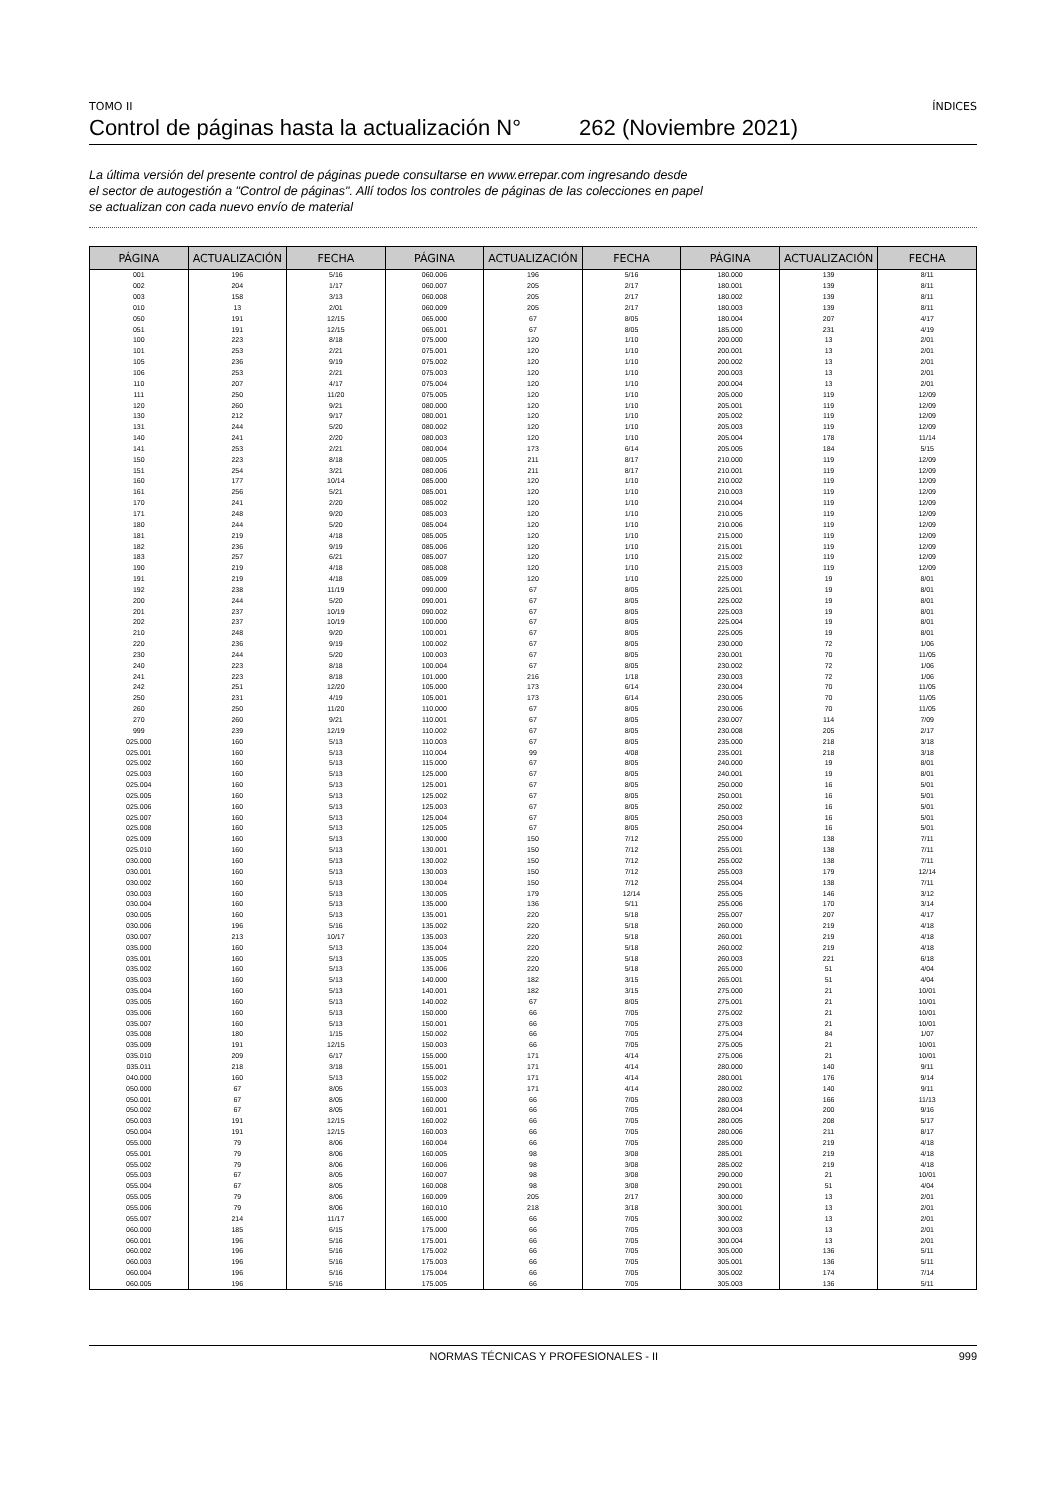TOMO II ÍNDICES
Control de páginas hasta la actualización N° 262 (Noviembre 2021)
La última versión del presente control de páginas puede consultarse en www.errepar.com ingresando desde
el sector de autogestión a "Control de páginas". Allí todos los controles de páginas de las colecciones en papel
se actualizan con cada nuevo envío de material
| PÁGINA | ACTUALIZACIÓN | FECHA | PÁGINA | ACTUALIZACIÓN | FECHA | PÁGINA | ACTUALIZACIÓN | FECHA |
| --- | --- | --- | --- | --- | --- | --- | --- | --- |
| 001 | 196 | 5/16 | 060.006 | 196 | 5/16 | 180.000 | 139 | 8/11 |
| 002 | 204 | 1/17 | 060.007 | 205 | 2/17 | 180.001 | 139 | 8/11 |
| 003 | 158 | 3/13 | 060.008 | 205 | 2/17 | 180.002 | 139 | 8/11 |
| 010 | 13 | 2/01 | 060.009 | 205 | 2/17 | 180.003 | 139 | 8/11 |
| 050 | 191 | 12/15 | 065.000 | 67 | 8/05 | 180.004 | 207 | 4/17 |
| 051 | 191 | 12/15 | 065.001 | 67 | 8/05 | 185.000 | 231 | 4/19 |
| 100 | 223 | 8/18 | 075.000 | 120 | 1/10 | 200.000 | 13 | 2/01 |
| 101 | 253 | 2/21 | 075.001 | 120 | 1/10 | 200.001 | 13 | 2/01 |
| 105 | 236 | 9/19 | 075.002 | 120 | 1/10 | 200.002 | 13 | 2/01 |
| 106 | 253 | 2/21 | 075.003 | 120 | 1/10 | 200.003 | 13 | 2/01 |
| 110 | 207 | 4/17 | 075.004 | 120 | 1/10 | 200.004 | 13 | 2/01 |
| 111 | 250 | 11/20 | 075.005 | 120 | 1/10 | 205.000 | 119 | 12/09 |
| 120 | 260 | 9/21 | 080.000 | 120 | 1/10 | 205.001 | 119 | 12/09 |
| 130 | 212 | 9/17 | 080.001 | 120 | 1/10 | 205.002 | 119 | 12/09 |
| 131 | 244 | 5/20 | 080.002 | 120 | 1/10 | 205.003 | 119 | 12/09 |
| 140 | 241 | 2/20 | 080.003 | 120 | 1/10 | 205.004 | 178 | 11/14 |
| 141 | 253 | 2/21 | 080.004 | 173 | 6/14 | 205.005 | 184 | 5/15 |
| 150 | 223 | 8/18 | 080.005 | 211 | 8/17 | 210.000 | 119 | 12/09 |
| 151 | 254 | 3/21 | 080.006 | 211 | 8/17 | 210.001 | 119 | 12/09 |
| 160 | 177 | 10/14 | 085.000 | 120 | 1/10 | 210.002 | 119 | 12/09 |
| 161 | 256 | 5/21 | 085.001 | 120 | 1/10 | 210.003 | 119 | 12/09 |
| 170 | 241 | 2/20 | 085.002 | 120 | 1/10 | 210.004 | 119 | 12/09 |
| 171 | 248 | 9/20 | 085.003 | 120 | 1/10 | 210.005 | 119 | 12/09 |
| 180 | 244 | 5/20 | 085.004 | 120 | 1/10 | 210.006 | 119 | 12/09 |
| 181 | 219 | 4/18 | 085.005 | 120 | 1/10 | 215.000 | 119 | 12/09 |
| 182 | 236 | 9/19 | 085.006 | 120 | 1/10 | 215.001 | 119 | 12/09 |
| 183 | 257 | 6/21 | 085.007 | 120 | 1/10 | 215.002 | 119 | 12/09 |
| 190 | 219 | 4/18 | 085.008 | 120 | 1/10 | 215.003 | 119 | 12/09 |
| 191 | 219 | 4/18 | 085.009 | 120 | 1/10 | 225.000 | 19 | 8/01 |
| 192 | 238 | 11/19 | 090.000 | 67 | 8/05 | 225.001 | 19 | 8/01 |
| 200 | 244 | 5/20 | 090.001 | 67 | 8/05 | 225.002 | 19 | 8/01 |
| 201 | 237 | 10/19 | 090.002 | 67 | 8/05 | 225.003 | 19 | 8/01 |
| 202 | 237 | 10/19 | 100.000 | 67 | 8/05 | 225.004 | 19 | 8/01 |
| 210 | 248 | 9/20 | 100.001 | 67 | 8/05 | 225.005 | 19 | 8/01 |
| 220 | 236 | 9/19 | 100.002 | 67 | 8/05 | 230.000 | 72 | 1/06 |
| 230 | 244 | 5/20 | 100.003 | 67 | 8/05 | 230.001 | 70 | 11/05 |
| 240 | 223 | 8/18 | 100.004 | 67 | 8/05 | 230.002 | 72 | 1/06 |
| 241 | 223 | 8/18 | 101.000 | 216 | 1/18 | 230.003 | 72 | 1/06 |
| 242 | 251 | 12/20 | 105.000 | 173 | 6/14 | 230.004 | 70 | 11/05 |
| 250 | 231 | 4/19 | 105.001 | 173 | 6/14 | 230.005 | 70 | 11/05 |
| 260 | 250 | 11/20 | 110.000 | 67 | 8/05 | 230.006 | 70 | 11/05 |
| 270 | 260 | 9/21 | 110.001 | 67 | 8/05 | 230.007 | 114 | 7/09 |
| 999 | 239 | 12/19 | 110.002 | 67 | 8/05 | 230.008 | 205 | 2/17 |
| 025.000 | 160 | 5/13 | 110.003 | 67 | 8/05 | 235.000 | 218 | 3/18 |
| 025.001 | 160 | 5/13 | 110.004 | 99 | 4/08 | 235.001 | 218 | 3/18 |
| 025.002 | 160 | 5/13 | 115.000 | 67 | 8/05 | 240.000 | 19 | 8/01 |
| 025.003 | 160 | 5/13 | 125.000 | 67 | 8/05 | 240.001 | 19 | 8/01 |
| 025.004 | 160 | 5/13 | 125.001 | 67 | 8/05 | 250.000 | 16 | 5/01 |
| 025.005 | 160 | 5/13 | 125.002 | 67 | 8/05 | 250.001 | 16 | 5/01 |
| 025.006 | 160 | 5/13 | 125.003 | 67 | 8/05 | 250.002 | 16 | 5/01 |
| 025.007 | 160 | 5/13 | 125.004 | 67 | 8/05 | 250.003 | 16 | 5/01 |
| 025.008 | 160 | 5/13 | 125.005 | 67 | 8/05 | 250.004 | 16 | 5/01 |
| 025.009 | 160 | 5/13 | 130.000 | 150 | 7/12 | 255.000 | 138 | 7/11 |
| 025.010 | 160 | 5/13 | 130.001 | 150 | 7/12 | 255.001 | 138 | 7/11 |
| 030.000 | 160 | 5/13 | 130.002 | 150 | 7/12 | 255.002 | 138 | 7/11 |
| 030.001 | 160 | 5/13 | 130.003 | 150 | 7/12 | 255.003 | 179 | 12/14 |
| 030.002 | 160 | 5/13 | 130.004 | 150 | 7/12 | 255.004 | 138 | 7/11 |
| 030.003 | 160 | 5/13 | 130.005 | 179 | 12/14 | 255.005 | 146 | 3/12 |
| 030.004 | 160 | 5/13 | 135.000 | 136 | 5/11 | 255.006 | 170 | 3/14 |
| 030.005 | 160 | 5/13 | 135.001 | 220 | 5/18 | 255.007 | 207 | 4/17 |
| 030.006 | 196 | 5/16 | 135.002 | 220 | 5/18 | 260.000 | 219 | 4/18 |
| 030.007 | 213 | 10/17 | 135.003 | 220 | 5/18 | 260.001 | 219 | 4/18 |
| 035.000 | 160 | 5/13 | 135.004 | 220 | 5/18 | 260.002 | 219 | 4/18 |
| 035.001 | 160 | 5/13 | 135.005 | 220 | 5/18 | 260.003 | 221 | 6/18 |
| 035.002 | 160 | 5/13 | 135.006 | 220 | 5/18 | 265.000 | 51 | 4/04 |
| 035.003 | 160 | 5/13 | 140.000 | 182 | 3/15 | 265.001 | 51 | 4/04 |
| 035.004 | 160 | 5/13 | 140.001 | 182 | 3/15 | 275.000 | 21 | 10/01 |
| 035.005 | 160 | 5/13 | 140.002 | 67 | 8/05 | 275.001 | 21 | 10/01 |
| 035.006 | 160 | 5/13 | 150.000 | 66 | 7/05 | 275.002 | 21 | 10/01 |
| 035.007 | 160 | 5/13 | 150.001 | 66 | 7/05 | 275.003 | 21 | 10/01 |
| 035.008 | 180 | 1/15 | 150.002 | 66 | 7/05 | 275.004 | 84 | 1/07 |
| 035.009 | 191 | 12/15 | 150.003 | 66 | 7/05 | 275.005 | 21 | 10/01 |
| 035.010 | 209 | 6/17 | 155.000 | 171 | 4/14 | 275.006 | 21 | 10/01 |
| 035.011 | 218 | 3/18 | 155.001 | 171 | 4/14 | 280.000 | 140 | 9/11 |
| 040.000 | 160 | 5/13 | 155.002 | 171 | 4/14 | 280.001 | 176 | 9/14 |
| 050.000 | 67 | 8/05 | 155.003 | 171 | 4/14 | 280.002 | 140 | 9/11 |
| 050.001 | 67 | 8/05 | 160.000 | 66 | 7/05 | 280.003 | 166 | 11/13 |
| 050.002 | 67 | 8/05 | 160.001 | 66 | 7/05 | 280.004 | 200 | 9/16 |
| 050.003 | 191 | 12/15 | 160.002 | 66 | 7/05 | 280.005 | 208 | 5/17 |
| 050.004 | 191 | 12/15 | 160.003 | 66 | 7/05 | 280.006 | 211 | 8/17 |
| 055.000 | 79 | 8/06 | 160.004 | 66 | 7/05 | 285.000 | 219 | 4/18 |
| 055.001 | 79 | 8/06 | 160.005 | 98 | 3/08 | 285.001 | 219 | 4/18 |
| 055.002 | 79 | 8/06 | 160.006 | 98 | 3/08 | 285.002 | 219 | 4/18 |
| 055.003 | 67 | 8/05 | 160.007 | 98 | 3/08 | 290.000 | 21 | 10/01 |
| 055.004 | 67 | 8/05 | 160.008 | 98 | 3/08 | 290.001 | 51 | 4/04 |
| 055.005 | 79 | 8/06 | 160.009 | 205 | 2/17 | 300.000 | 13 | 2/01 |
| 055.006 | 79 | 8/06 | 160.010 | 218 | 3/18 | 300.001 | 13 | 2/01 |
| 055.007 | 214 | 11/17 | 165.000 | 66 | 7/05 | 300.002 | 13 | 2/01 |
| 060.000 | 185 | 6/15 | 175.000 | 66 | 7/05 | 300.003 | 13 | 2/01 |
| 060.001 | 196 | 5/16 | 175.001 | 66 | 7/05 | 300.004 | 13 | 2/01 |
| 060.002 | 196 | 5/16 | 175.002 | 66 | 7/05 | 305.000 | 136 | 5/11 |
| 060.003 | 196 | 5/16 | 175.003 | 66 | 7/05 | 305.001 | 136 | 5/11 |
| 060.004 | 196 | 5/16 | 175.004 | 66 | 7/05 | 305.002 | 174 | 7/14 |
| 060.005 | 196 | 5/16 | 175.005 | 66 | 7/05 | 305.003 | 136 | 5/11 |
NORMAS TÉCNICAS Y PROFESIONALES - II 999